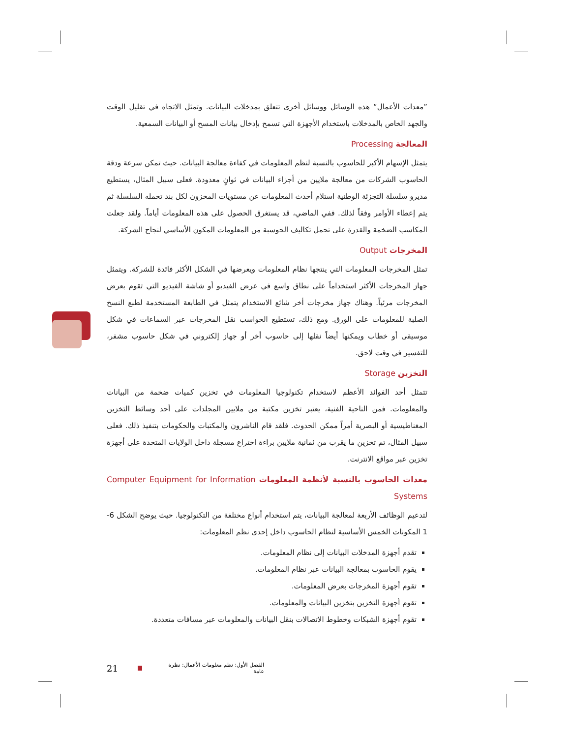”معدات الأعمال“ هذه الوسائل ووسائل أخرى تتعلق بمدخلات البيانات. وتمثل الاتجاه في تقليل الوقت والجهد الخاص بالمدخلات باستخدام الأجهزة التي تسمح بإدخال بيانات المسح أو البيانات السمعية.
المعالجة Processing
يتمثل الإسهام الأكبر للحاسوب بالنسبة لنظم المعلومات في كفاءة معالجة البيانات. حيث تمكن سرعة ودقة الحاسوب الشركات من معالجة ملايين من أجزاء البيانات في ثوانٍ معدودة. فعلى سبيل المثال، يستطيع مديرو سلسلة التجزئة الوطنية استلام أحدث المعلومات عن مستويات المخزون لكل بند تحمله السلسلة ثم يتم إعطاء الأوامر وفقاً لذلك. ففي الماضي، قد يستغرق الحصول على هذه المعلومات أياماً. ولقد جعلت المكاسب الضخمة والقدرة على تحمل تكاليف الحوسبة من المعلومات المكون الأساسي لنجاح الشركة.
المخرجات Output
تمثل المخرجات المعلومات التي ينتجها نظام المعلومات ويعرضها في الشكل الأكثر فائدة للشركة. ويتمثل جهاز المخرجات الأكثر استخداماً على نطاق واسع في عرض الفيديو أو شاشة الفيديو التي تقوم بعرض المخرجات مرئياً. وهناك جهاز مخرجات أخر شائع الاستخدام يتمثل في الطابعة المستخدمة لطبع النسخ الصلبة للمعلومات على الورق. ومع ذلك، تستطيع الحواسب نقل المخرجات عبر السماعات في شكل موسيقى أو خطاب ويمكنها أيضاً نقلها إلى حاسوب أخر أو جهاز إلكتروني في شكل حاسوب مشفر، للتفسير في وقت لاحق.
التخزين Storage
تتمثل أحد الفوائد الأعظم لاستخدام تكنولوجيا المعلومات في تخزين كميات ضخمة من البيانات والمعلومات. فمن الناحية الفنية، يعتبر تخزين مكتبة من ملايين المجلدات على أحد وسائط التخزين المغناطيسية أو البصرية أمراً ممكن الحدوث. فلقد قام الناشرون والمكتبات والحكومات بتنفيذ ذلك. فعلى سبيل المثال، تم تخزين ما يقرب من ثمانية ملايين براءة اختراع مسجلة داخل الولايات المتحدة على أجهزة تخزين عبر مواقع الانترنت.
معدات الحاسوب بالنسبة لأنظمة المعلومات Computer Equipment for Information Systems
لتدعيم الوظائف الأربعة لمعالجة البيانات، يتم استخدام أنواع مختلفة من التكنولوجيا. حيث يوضح الشكل 6-1 المكونات الخمس الأساسية لنظام الحاسوب داخل إحدى نظم المعلومات:
تقدم أجهزة المدخلات البيانات إلى نظام المعلومات.
يقوم الحاسوب بمعالجة البيانات عبر نظام المعلومات.
تقوم أجهزة المخرجات بعرض المعلومات.
تقوم أجهزة التخزين بتخزين البيانات والمعلومات.
تقوم أجهزة الشبكات وخطوط الاتصالات بنقل البيانات والمعلومات عبر مسافات متعددة.
21 الفصل الأول: نظم معلومات الأعمال: نظرة عامة